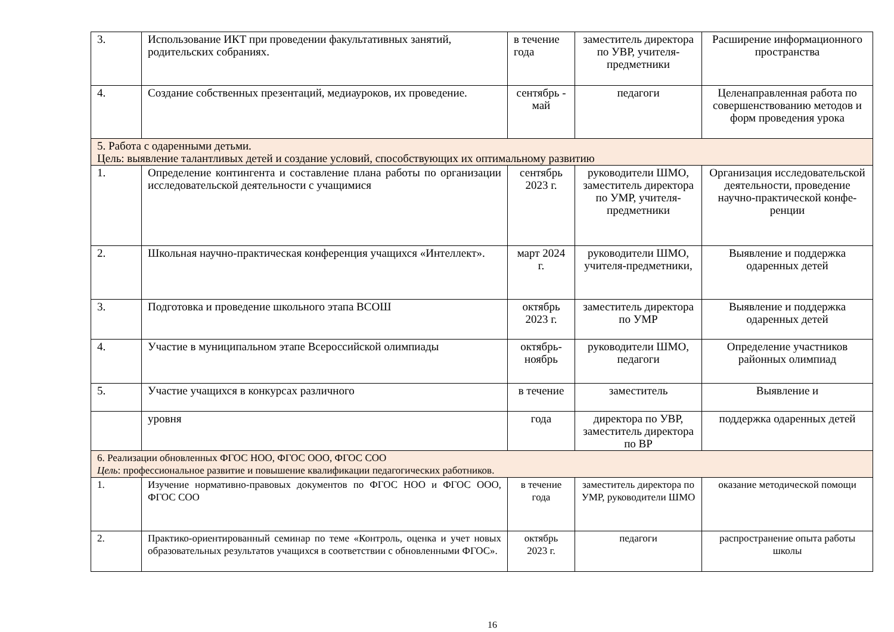| 3. | Использование ИКТ при проведении факультативных занятий, родительских собраниях. | в течение года | заместитель директора по УВР, учителя-предметники | Расширение информационного пространства |
| 4. | Создание собственных презентаций, медиауроков, их проведение. | сентябрь - май | педагоги | Целенаправленная работа по совершенствованию методов и форм проведения урока |
| 5. Работа с одаренными детьми. Цель: выявление талантливых детей и создание условий, способствующих их оптимальному развитию | | | | |
| 1. | Определение контингента и составление плана работы по организации исследовательской деятельности с учащимися | сентябрь 2023 г. | руководители ШМО, заместитель директора по УМР, учителя-предметники | Организация исследовательской деятельности, проведение научно-практической конфе- ренции |
| 2. | Школьная научно-практическая конференция учащихся «Интеллект». | март 2024 г. | руководители ШМО, учителя-предметники, | Выявление и поддержка одаренных детей |
| 3. | Подготовка и проведение школьного этапа ВСОШ | октябрь 2023 г. | заместитель директора по УМР | Выявление и поддержка одаренных детей |
| 4. | Участие в муниципальном этапе Всероссийской олимпиады | октябрь-ноябрь | руководители ШМО, педагоги | Определение участников районных олимпиад |
| 5. | Участие учащихся в конкурсах различного | в течение | заместитель | Выявление и |
| | уровня | года | директора по УВР, заместитель директора по ВР | поддержка одаренных детей |
| 6. Реализации обновленных ФГОС НОО, ФГОС ООО, ФГОС СОО Цель : профессиональное развитие и повышение квалификации педагогических работников. | | | | |
| 1. | Изучение нормативно-правовых документов по ФГОС НОО и ФГОС ООО, ФГОС СОО | в течение года | заместитель директора по УМР, руководители ШМО | оказание методической помощи |
| 2. | Практико-ориентированный семинар по теме «Контроль, оценка и учет новых образовательных результатов учащихся в соответствии с обновленными ФГОС». | октябрь 2023 г. | педагоги | распространение опыта работы школы |
16